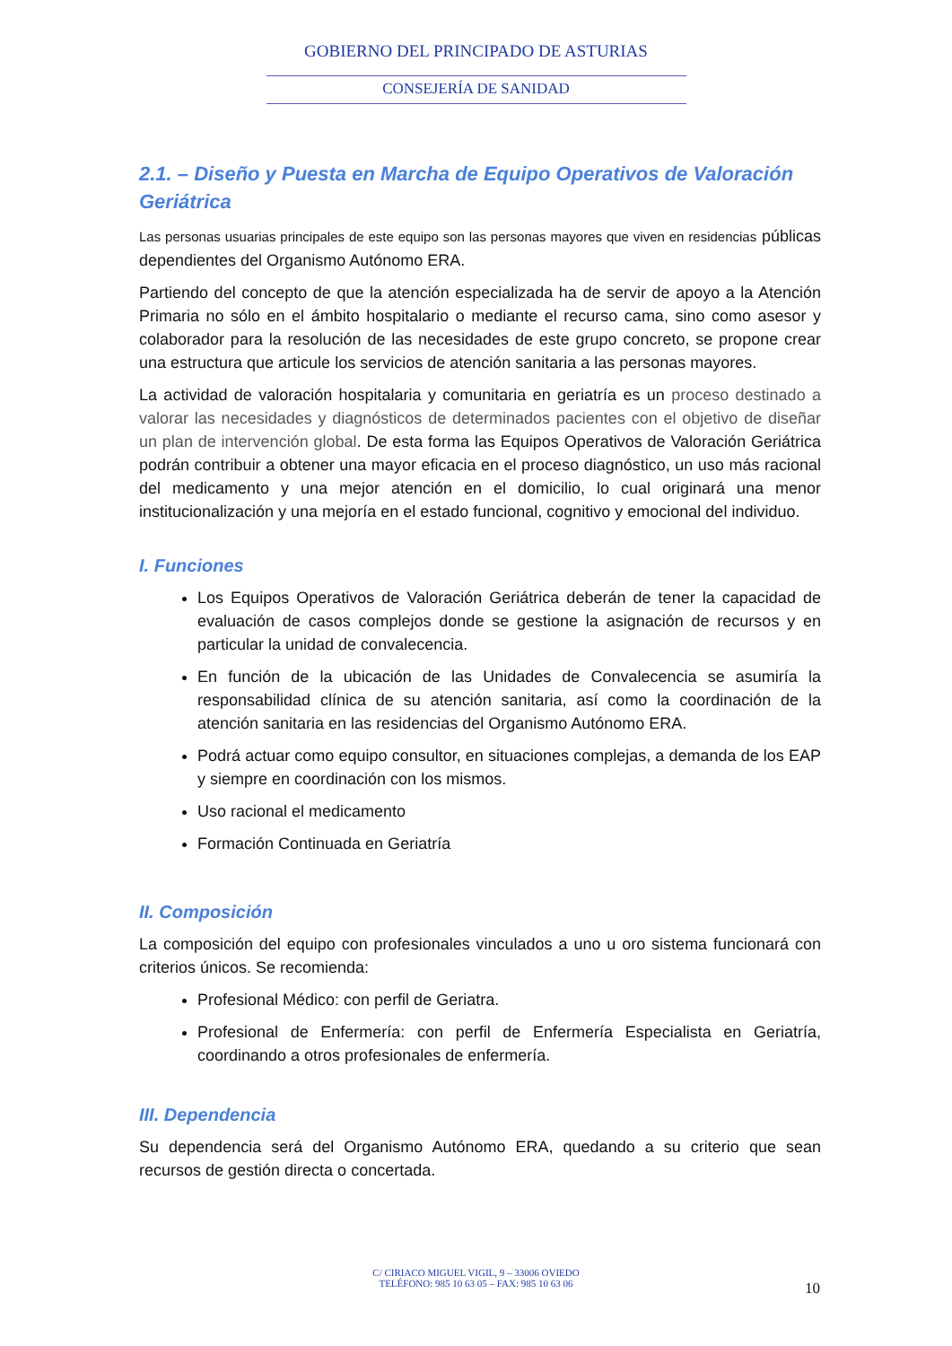GOBIERNO DEL PRINCIPADO DE ASTURIAS
CONSEJERÍA DE SANIDAD
2.1. – Diseño y Puesta en Marcha de Equipo Operativos de Valoración Geriátrica
Las personas usuarias principales de este equipo son las personas mayores que viven en residencias públicas dependientes del Organismo Autónomo ERA.
Partiendo del concepto de que la atención especializada ha de servir de apoyo a la Atención Primaria no sólo en el ámbito hospitalario o mediante el recurso cama, sino como asesor y colaborador para la resolución de las necesidades de este grupo concreto, se propone crear una estructura que articule los servicios de atención sanitaria a las personas mayores.
La actividad de valoración hospitalaria y comunitaria en geriatría es un proceso destinado a valorar las necesidades y diagnósticos de determinados pacientes con el objetivo de diseñar un plan de intervención global. De esta forma las Equipos Operativos de Valoración Geriátrica podrán contribuir a obtener una mayor eficacia en el proceso diagnóstico, un uso más racional del medicamento y una mejor atención en el domicilio, lo cual originará una menor institucionalización y una mejoría en el estado funcional, cognitivo y emocional del individuo.
I. Funciones
Los Equipos Operativos de Valoración Geriátrica deberán de tener la capacidad de evaluación de casos complejos donde se gestione la asignación de recursos y en particular la unidad de convalecencia.
En función de la ubicación de las Unidades de Convalecencia se asumiría la responsabilidad clínica de su atención sanitaria, así como la coordinación de la atención sanitaria en las residencias del Organismo Autónomo ERA.
Podrá actuar como equipo consultor, en situaciones complejas, a demanda de los EAP y siempre en coordinación con los mismos.
Uso racional el medicamento
Formación Continuada en Geriatría
II. Composición
La composición del equipo con profesionales vinculados a uno u oro sistema funcionará con criterios únicos. Se recomienda:
Profesional Médico: con perfil de Geriatra.
Profesional de Enfermería: con perfil de Enfermería Especialista en Geriatría, coordinando a otros profesionales de enfermería.
III. Dependencia
Su dependencia será del Organismo Autónomo ERA, quedando a su criterio que sean recursos de gestión directa o concertada.
C/ CIRIACO MIGUEL VIGIL, 9 – 33006 OVIEDO
TELÉFONO: 985 10 63 05 – FAX: 985 10 63 06
10